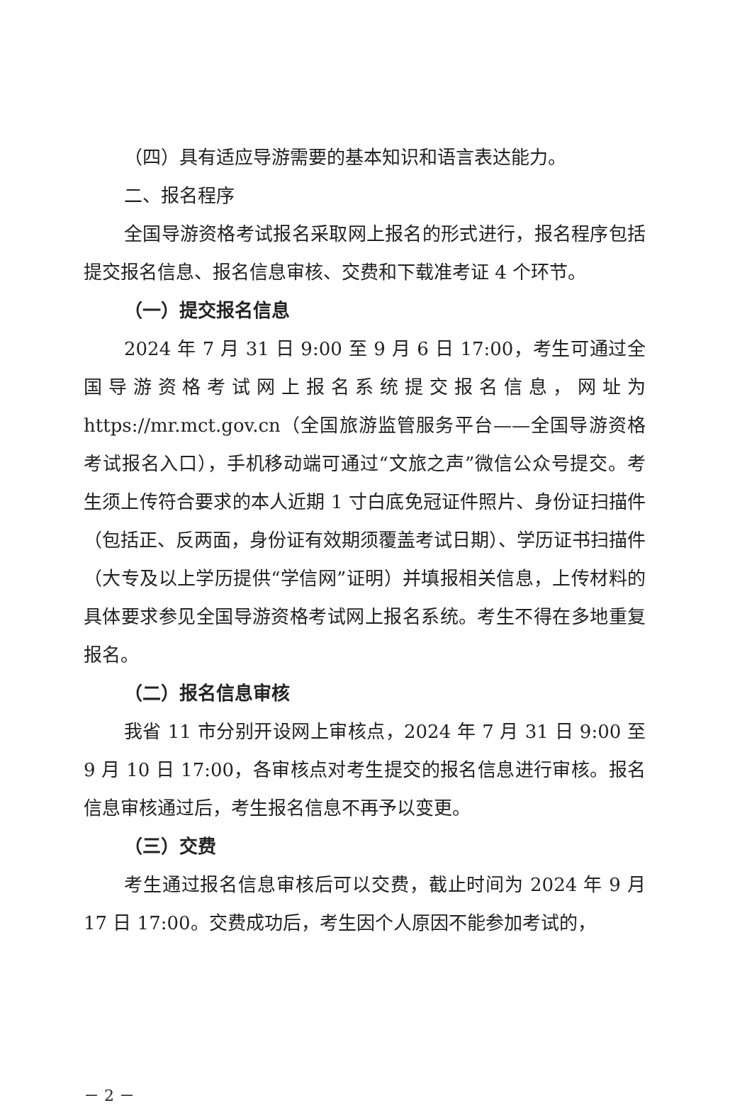（四）具有适应导游需要的基本知识和语言表达能力。
二、报名程序
全国导游资格考试报名采取网上报名的形式进行，报名程序包括提交报名信息、报名信息审核、交费和下载准考证 4 个环节。
（一）提交报名信息
2024 年 7 月 31 日 9:00 至 9 月 6 日 17:00，考生可通过全国导游资格考试网上报名系统提交报名信息，网址为 https://mr.mct.gov.cn（全国旅游监管服务平台——全国导游资格考试报名入口），手机移动端可通过“文旅之声”微信公众号提交。考生须上传符合要求的本人近期 1 寸白底免冠证件照片、身份证扫描件（包括正、反两面，身份证有效期须覆盖考试日期）、学历证书扫描件（大专及以上学历提供“学信网”证明）并填报相关信息，上传材料的具体要求参见全国导游资格考试网上报名系统。考生不得在多地重复报名。
（二）报名信息审核
我省 11 市分别开设网上审核点，2024 年 7 月 31 日 9:00 至 9 月 10 日 17:00，各审核点对考生提交的报名信息进行审核。报名信息审核通过后，考生报名信息不再予以变更。
（三）交费
考生通过报名信息审核后可以交费，截止时间为 2024 年 9 月 17 日 17:00。交费成功后，考生因个人原因不能参加考试的，
－ 2 －